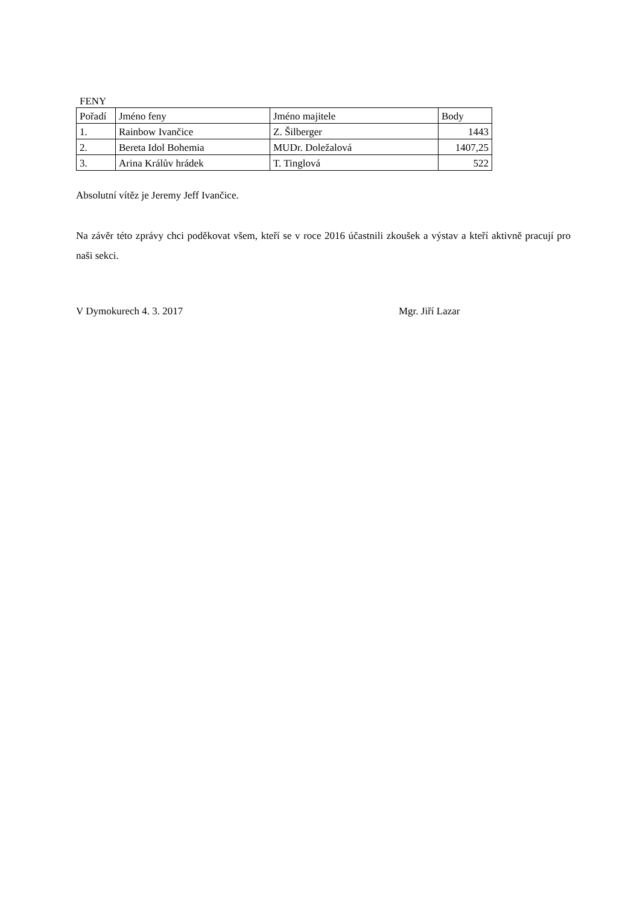FENY
| Pořadí | Jméno feny | Jméno majitele | Body |
| --- | --- | --- | --- |
| 1. | Rainbow Ivančice | Z. Šilberger | 1443 |
| 2. | Bereta Idol Bohemia | MUDr. Doležalová | 1407,25 |
| 3. | Arina Králův hrádek | T. Tinglová | 522 |
Absolutní vítěz je Jeremy Jeff Ivančice.
Na závěr této zprávy chci poděkovat všem, kteří se v roce 2016 účastnili zkoušek a výstav a kteří aktivně pracují pro naši sekci.
V Dymokurech 4. 3. 2017 Mgr. Jiří Lazar